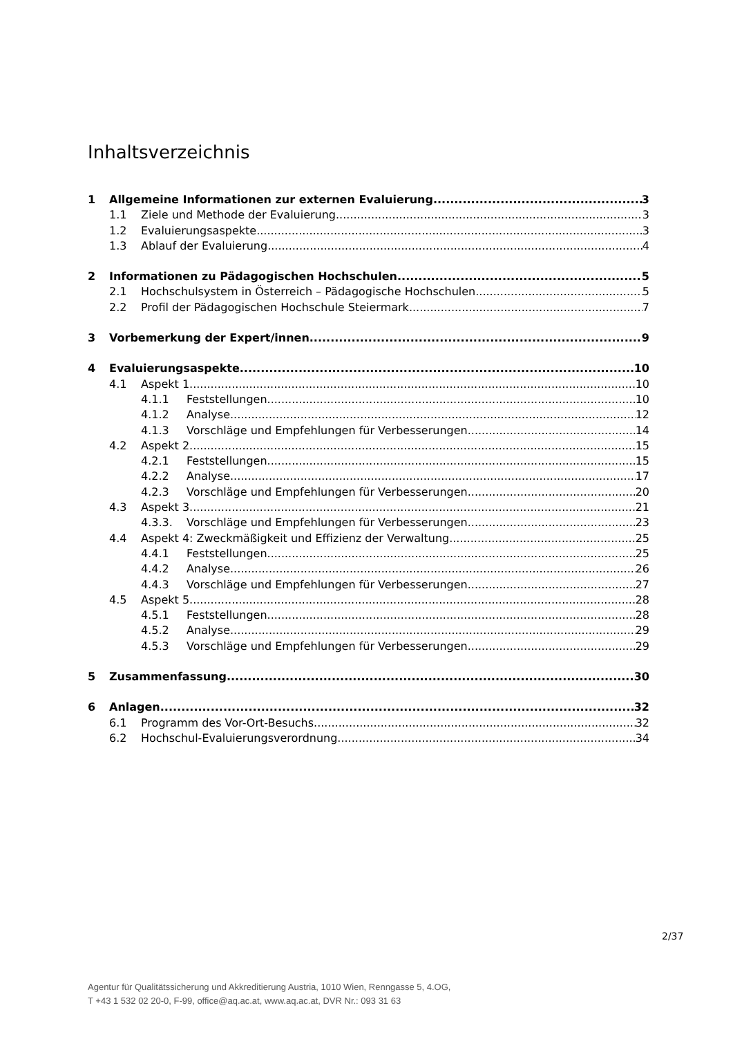Inhaltsverzeichnis
1 Allgemeine Informationen zur externen Evaluierung 3
1.1 Ziele und Methode der Evaluierung 3
1.2 Evaluierungsaspekte 3
1.3 Ablauf der Evaluierung 4
2 Informationen zu Pädagogischen Hochschulen 5
2.1 Hochschulsystem in Österreich – Pädagogische Hochschulen 5
2.2 Profil der Pädagogischen Hochschule Steiermark 7
3 Vorbemerkung der Expert/innen 9
4 Evaluierungsaspekte 10
4.1 Aspekt 1 10
4.1.1 Feststellungen 10
4.1.2 Analyse 12
4.1.3 Vorschläge und Empfehlungen für Verbesserungen 14
4.2 Aspekt 2 15
4.2.1 Feststellungen 15
4.2.2 Analyse 17
4.2.3 Vorschläge und Empfehlungen für Verbesserungen 20
4.3 Aspekt 3 21
4.3.3. Vorschläge und Empfehlungen für Verbesserungen 23
4.4 Aspekt 4: Zweckmäßigkeit und Effizienz der Verwaltung 25
4.4.1 Feststellungen 25
4.4.2 Analyse 26
4.4.3 Vorschläge und Empfehlungen für Verbesserungen 27
4.5 Aspekt 5 28
4.5.1 Feststellungen 28
4.5.2 Analyse 29
4.5.3 Vorschläge und Empfehlungen für Verbesserungen 29
5 Zusammenfassung 30
6 Anlagen 32
6.1 Programm des Vor-Ort-Besuchs 32
6.2 Hochschul-Evaluierungsverordnung 34
2/37
Agentur für Qualitätssicherung und Akkreditierung Austria, 1010 Wien, Renngasse 5, 4.OG,
T +43 1 532 02 20-0, F-99, office@aq.ac.at, www.aq.ac.at, DVR Nr.: 093 31 63